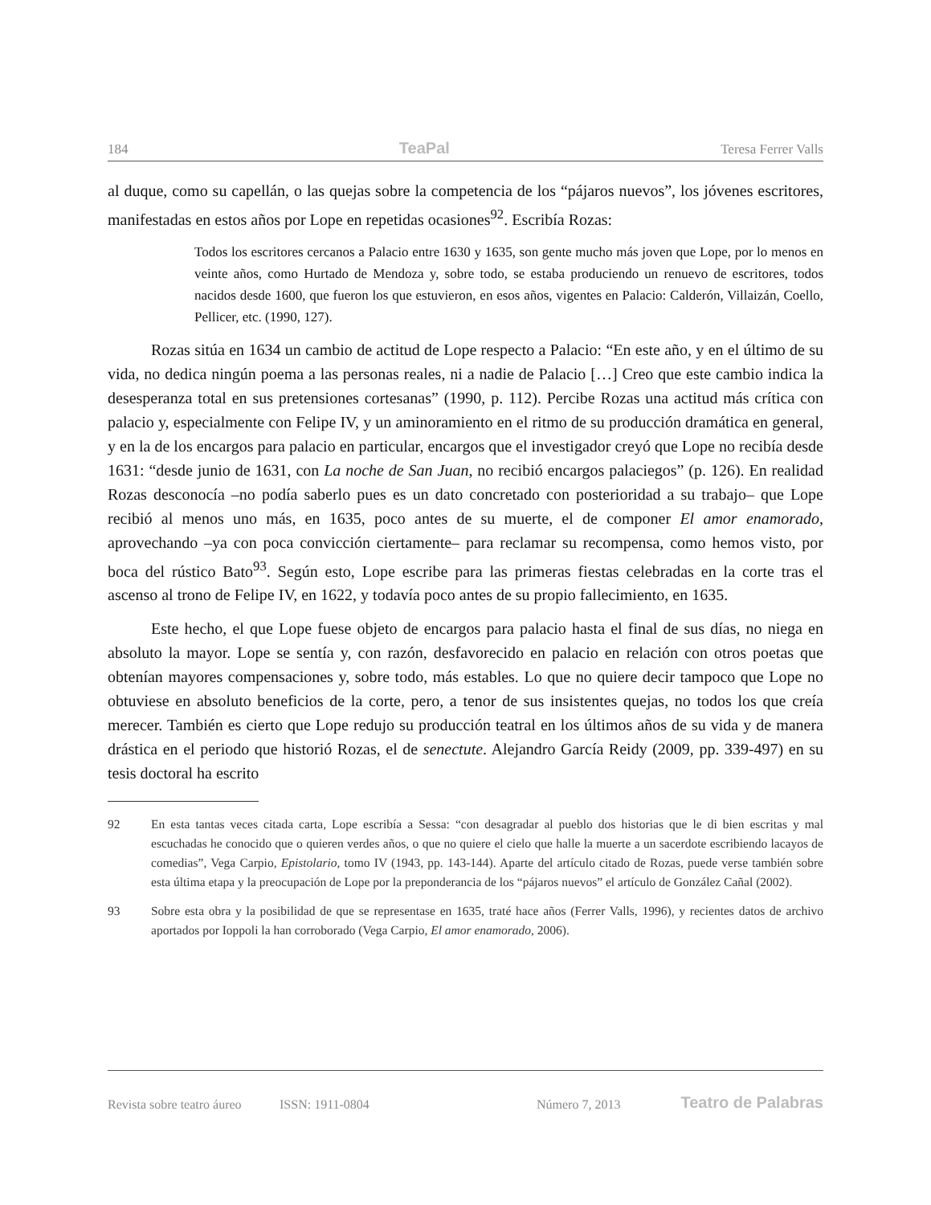184 TeaPal Teresa Ferrer Valls
al duque, como su capellán, o las quejas sobre la competencia de los “pájaros nuevos”, los jóvenes escritores, manifestadas en estos años por Lope en repetidas ocasiones<sup>92</sup>. Escribía Rozas:
Todos los escritores cercanos a Palacio entre 1630 y 1635, son gente mucho más joven que Lope, por lo menos en veinte años, como Hurtado de Mendoza y, sobre todo, se estaba produciendo un renuevo de escritores, todos nacidos desde 1600, que fueron los que estuvieron, en esos años, vigentes en Palacio: Calderón, Villaizán, Coello, Pellicer, etc. (1990, 127).
Rozas sitúa en 1634 un cambio de actitud de Lope respecto a Palacio: “En este año, y en el último de su vida, no dedica ningún poema a las personas reales, ni a nadie de Palacio […] Creo que este cambio indica la desesperanza total en sus pretensiones cortesanas” (1990, p. 112). Percibe Rozas una actitud más crítica con palacio y, especialmente con Felipe IV, y un aminoramiento en el ritmo de su producción dramática en general, y en la de los encargos para palacio en particular, encargos que el investigador creyó que Lope no recibía desde 1631: “desde junio de 1631, con La noche de San Juan, no recibió encargos palaciegos” (p. 126). En realidad Rozas desconocía –no podía saberlo pues es un dato concretado con posterioridad a su trabajo– que Lope recibió al menos uno más, en 1635, poco antes de su muerte, el de componer El amor enamorado, aprovechando –ya con poca convicción ciertamente– para reclamar su recompensa, como hemos visto, por boca del rústico Bato<sup>93</sup>. Según esto, Lope escribe para las primeras fiestas celebradas en la corte tras el ascenso al trono de Felipe IV, en 1622, y todavía poco antes de su propio fallecimiento, en 1635.
Este hecho, el que Lope fuese objeto de encargos para palacio hasta el final de sus días, no niega en absoluto la mayor. Lope se sentía y, con razón, desfavorecido en palacio en relación con otros poetas que obtenían mayores compensaciones y, sobre todo, más estables. Lo que no quiere decir tampoco que Lope no obtuviese en absoluto beneficios de la corte, pero, a tenor de sus insistentes quejas, no todos los que creía merecer. También es cierto que Lope redujo su producción teatral en los últimos años de su vida y de manera drástica en el periodo que historió Rozas, el de senectute. Alejandro García Reidy (2009, pp. 339-497) en su tesis doctoral ha escrito
92 En esta tantas veces citada carta, Lope escribía a Sessa: “con desagradar al pueblo dos historias que le di bien escritas y mal escuchadas he conocido que o quieren verdes años, o que no quiere el cielo que halle la muerte a un sacerdote escribiendo lacayos de comedias”, Vega Carpio, Epistolario, tomo IV (1943, pp. 143-144). Aparte del artículo citado de Rozas, puede verse también sobre esta última etapa y la preocupación de Lope por la preponderancia de los “pájaros nuevos” el artículo de González Cañal (2002).
93 Sobre esta obra y la posibilidad de que se representase en 1635, traté hace años (Ferrer Valls, 1996), y recientes datos de archivo aportados por Ioppoli la han corroborado (Vega Carpio, El amor enamorado, 2006).
Revista sobre teatro áureo ISSN: 1911-0804 Número 7, 2013 Teatro de Palabras